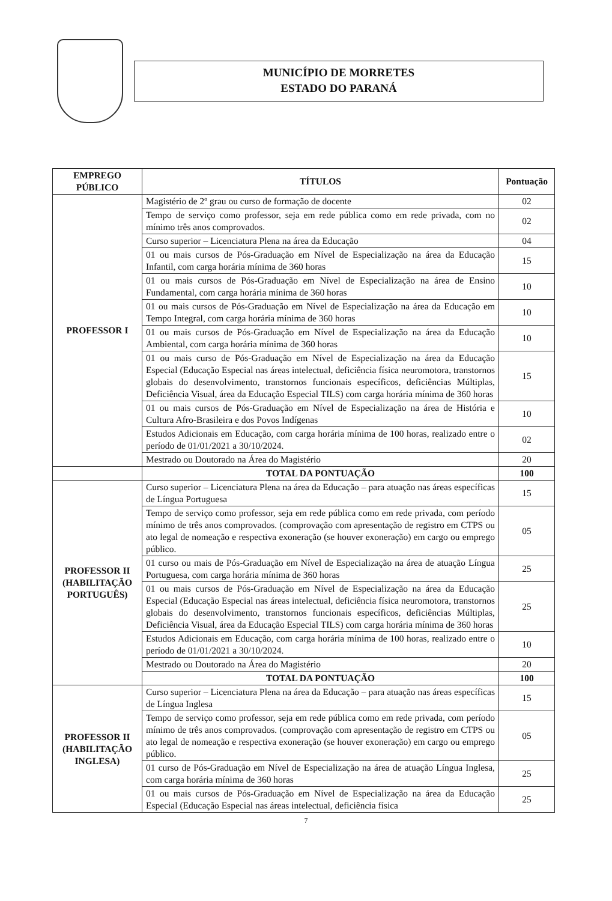MUNICÍPIO DE MORRETES
ESTADO DO PARANÁ
| EMPREGO PÚBLICO | TÍTULOS | Pontuação |
| --- | --- | --- |
| PROFESSOR I | Magistério de 2º grau ou curso de formação de docente | 02 |
| | Tempo de serviço como professor, seja em rede pública como em rede privada, com no mínimo três anos comprovados. | 02 |
| | Curso superior – Licenciatura Plena na área da Educação | 04 |
| | 01 ou mais cursos de Pós-Graduação em Nível de Especialização na área da Educação Infantil, com carga horária mínima de 360 horas | 15 |
| | 01 ou mais cursos de Pós-Graduação em Nível de Especialização na área de Ensino Fundamental, com carga horária mínima de 360 horas | 10 |
| | 01 ou mais cursos de Pós-Graduação em Nível de Especialização na área da Educação em Tempo Integral, com carga horária mínima de 360 horas | 10 |
| | 01 ou mais cursos de Pós-Graduação em Nível de Especialização na área da Educação Ambiental, com carga horária mínima de 360 horas | 10 |
| | 01 ou mais curso de Pós-Graduação em Nível de Especialização na área da Educação Especial (Educação Especial nas áreas intelectual, deficiência física neuromotora, transtornos globais do desenvolvimento, transtornos funcionais específicos, deficiências Múltiplas, Deficiência Visual, área da Educação Especial TILS) com carga horária mínima de 360 horas | 15 |
| | 01 ou mais cursos de Pós-Graduação em Nível de Especialização na área de História e Cultura Afro-Brasileira e dos Povos Indígenas | 10 |
| | Estudos Adicionais em Educação, com carga horária mínima de 100 horas, realizado entre o período de 01/01/2021 a 30/10/2024. | 02 |
| | Mestrado ou Doutorado na Área do Magistério | 20 |
| | TOTAL DA PONTUAÇÃO | 100 |
| PROFESSOR II (HABILITAÇÃO PORTUGUÊS) | Curso superior – Licenciatura Plena na área da Educação – para atuação nas áreas específicas de Língua Portuguesa | 15 |
| | Tempo de serviço como professor, seja em rede pública como em rede privada, com período mínimo de três anos comprovados. (comprovação com apresentação de registro em CTPS ou ato legal de nomeação e respectiva exoneração (se houver exoneração) em cargo ou emprego público. | 05 |
| | 01 curso ou mais de Pós-Graduação em Nível de Especialização na área de atuação Língua Portuguesa, com carga horária mínima de 360 horas | 25 |
| | 01 ou mais cursos de Pós-Graduação em Nível de Especialização na área da Educação Especial (Educação Especial nas áreas intelectual, deficiência física neuromotora, transtornos globais do desenvolvimento, transtornos funcionais específicos, deficiências Múltiplas, Deficiência Visual, área da Educação Especial TILS) com carga horária mínima de 360 horas | 25 |
| | Estudos Adicionais em Educação, com carga horária mínima de 100 horas, realizado entre o período de 01/01/2021 a 30/10/2024. | 10 |
| | Mestrado ou Doutorado na Área do Magistério | 20 |
| | TOTAL DA PONTUAÇÃO | 100 |
| PROFESSOR II (HABILITAÇÃO INGLESA) | Curso superior – Licenciatura Plena na área da Educação – para atuação nas áreas específicas de Língua Inglesa | 15 |
| | Tempo de serviço como professor, seja em rede pública como em rede privada, com período mínimo de três anos comprovados. (comprovação com apresentação de registro em CTPS ou ato legal de nomeação e respectiva exoneração (se houver exoneração) em cargo ou emprego público. | 05 |
| | 01 curso de Pós-Graduação em Nível de Especialização na área de atuação Língua Inglesa, com carga horária mínima de 360 horas | 25 |
| | 01 ou mais cursos de Pós-Graduação em Nível de Especialização na área da Educação Especial (Educação Especial nas áreas intelectual, deficiência física | 25 |
7